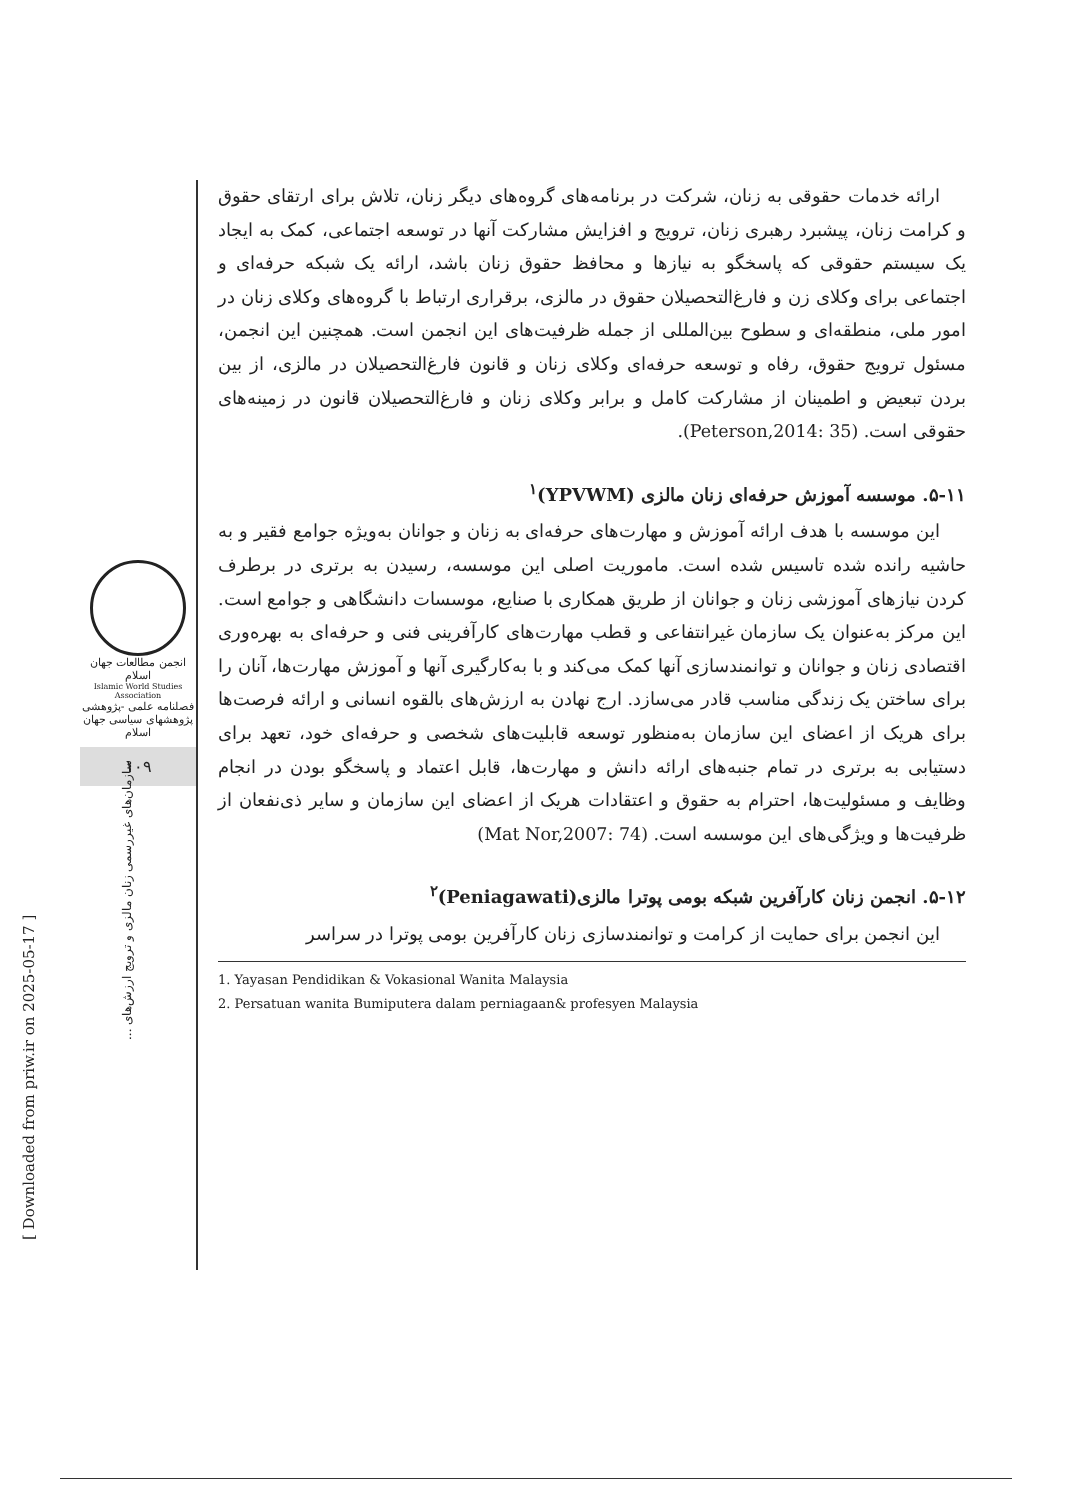انجمن مطالعات جهان اسلام
Islamic World Studies Association
فصلنامه علمی -پژوهشی
پژوهشهای سیاسی جهان اسلام
۱۰۹
سازمان‌های غیررسمی زنان مالزی و ترویج ارزش‌های ...
[ Downloaded from priw.ir on 2025-05-17 ]
ارائه خدمات حقوقی به زنان، شرکت در برنامه‌های گروه‌های دیگر زنان، تلاش برای ارتقای حقوق و کرامت زنان، پیشبرد رهبری زنان، ترویج و افزایش مشارکت آنها در توسعه اجتماعی، کمک به ایجاد یک سیستم حقوقی که پاسخگو به نیازها و محافظ حقوق زنان باشد، ارائه یک شبکه حرفه‌ای و اجتماعی برای وکلای زن و فارغ‌التحصیلان حقوق در مالزی، برقراری ارتباط با گروه‌های وکلای زنان در امور ملی، منطقه‌ای و سطوح بین‌المللی از جمله ظرفیت‌های این انجمن است. همچنین این انجمن، مسئول ترویج حقوق، رفاه و توسعه حرفه‌ای وکلای زنان و قانون فارغ‌التحصیلان در مالزی، از بین بردن تبعیض و اطمینان از مشارکت کامل و برابر وکلای زنان و فارغ‌التحصیلان قانون در زمینه‌های حقوقی است. (Peterson,2014: 35).
۵-۱۱. موسسه آموزش حرفه‌ای زنان مالزی (YPVWM)<sup>۱</sup>
این موسسه با هدف ارائه آموزش و مهارت‌های حرفه‌ای به زنان و جوانان به‌ویژه جوامع فقیر و به حاشیه رانده شده تاسیس شده است. ماموریت اصلی این موسسه، رسیدن به برتری در برطرف کردن نیازهای آموزشی زنان و جوانان از طریق همکاری با صنایع، موسسات دانشگاهی و جوامع است. این مرکز به‌عنوان یک سازمان غیرانتفاعی و قطب مهارت‌های کارآفرینی فنی و حرفه‌ای به بهره‌وری اقتصادی زنان و جوانان و توانمندسازی آنها کمک می‌کند و با به‌کارگیری آنها و آموزش مهارت‌ها، آنان را برای ساختن یک زندگی مناسب قادر می‌سازد. ارج نهادن به ارزش‌های بالقوه انسانی و ارائه فرصت‌ها برای هریک از اعضای این سازمان به‌منظور توسعه قابلیت‌های شخصی و حرفه‌ای خود، تعهد برای دستیابی به برتری در تمام جنبه‌های ارائه دانش و مهارت‌ها، قابل اعتماد و پاسخگو بودن در انجام وظایف و مسئولیت‌ها، احترام به حقوق و اعتقادات هریک از اعضای این سازمان و سایر ذی‌نفعان از ظرفیت‌ها و ویژگی‌های این موسسه است. (Mat Nor,2007: 74)
۵-۱۲. انجمن زنان کارآفرین شبکه بومی پوترا مالزی(Peniagawati)<sup>۲</sup>
این انجمن برای حمایت از کرامت و توانمندسازی زنان کارآفرین بومی پوترا در سراسر
1. Yayasan Pendidikan & Vokasional Wanita Malaysia
2. Persatuan wanita Bumiputera dalam perniagaan& profesyen Malaysia